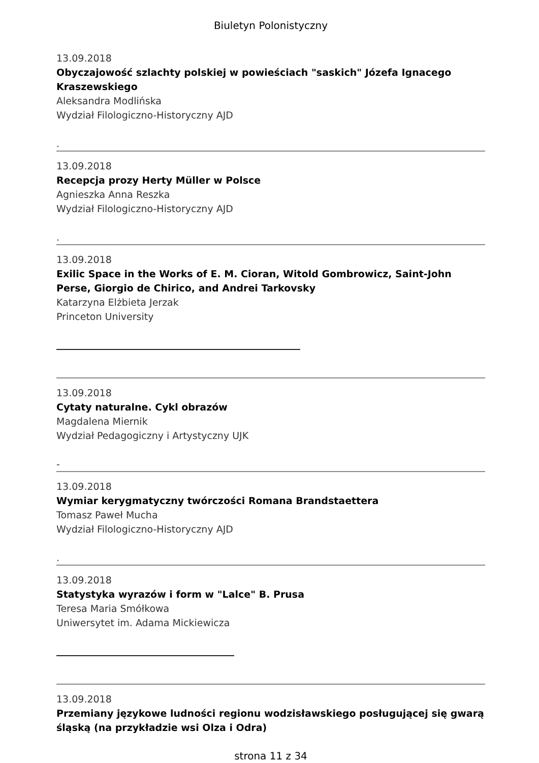Biuletyn Polonistyczny
13.09.2018
Obyczajowość szlachty polskiej w powieściach "saskich" Józefa Ignacego Kraszewskiego
Aleksandra Modlińska
Wydział Filologiczno-Historyczny AJD
.
13.09.2018
Recepcja prozy Herty Müller w Polsce
Agnieszka Anna Reszka
Wydział Filologiczno-Historyczny AJD
.
13.09.2018
Exilic Space in the Works of E. M. Cioran, Witold Gombrowicz, Saint-John Perse, Giorgio de Chirico, and Andrei Tarkovsky
Katarzyna Elżbieta Jerzak
Princeton University
13.09.2018
Cytaty naturalne. Cykl obrazów
Magdalena Miernik
Wydział Pedagogiczny i Artystyczny UJK
-
13.09.2018
Wymiar kerygmatyczny twórczości Romana Brandstaettera
Tomasz Paweł Mucha
Wydział Filologiczno-Historyczny AJD
.
13.09.2018
Statystyka wyrazów i form w "Lalce" B. Prusa
Teresa Maria Smółkowa
Uniwersytet im. Adama Mickiewicza
13.09.2018
Przemiany językowe ludności regionu wodzisławskiego posługującej się gwarą śląską (na przykładzie wsi Olza i Odra)
strona 11 z 34